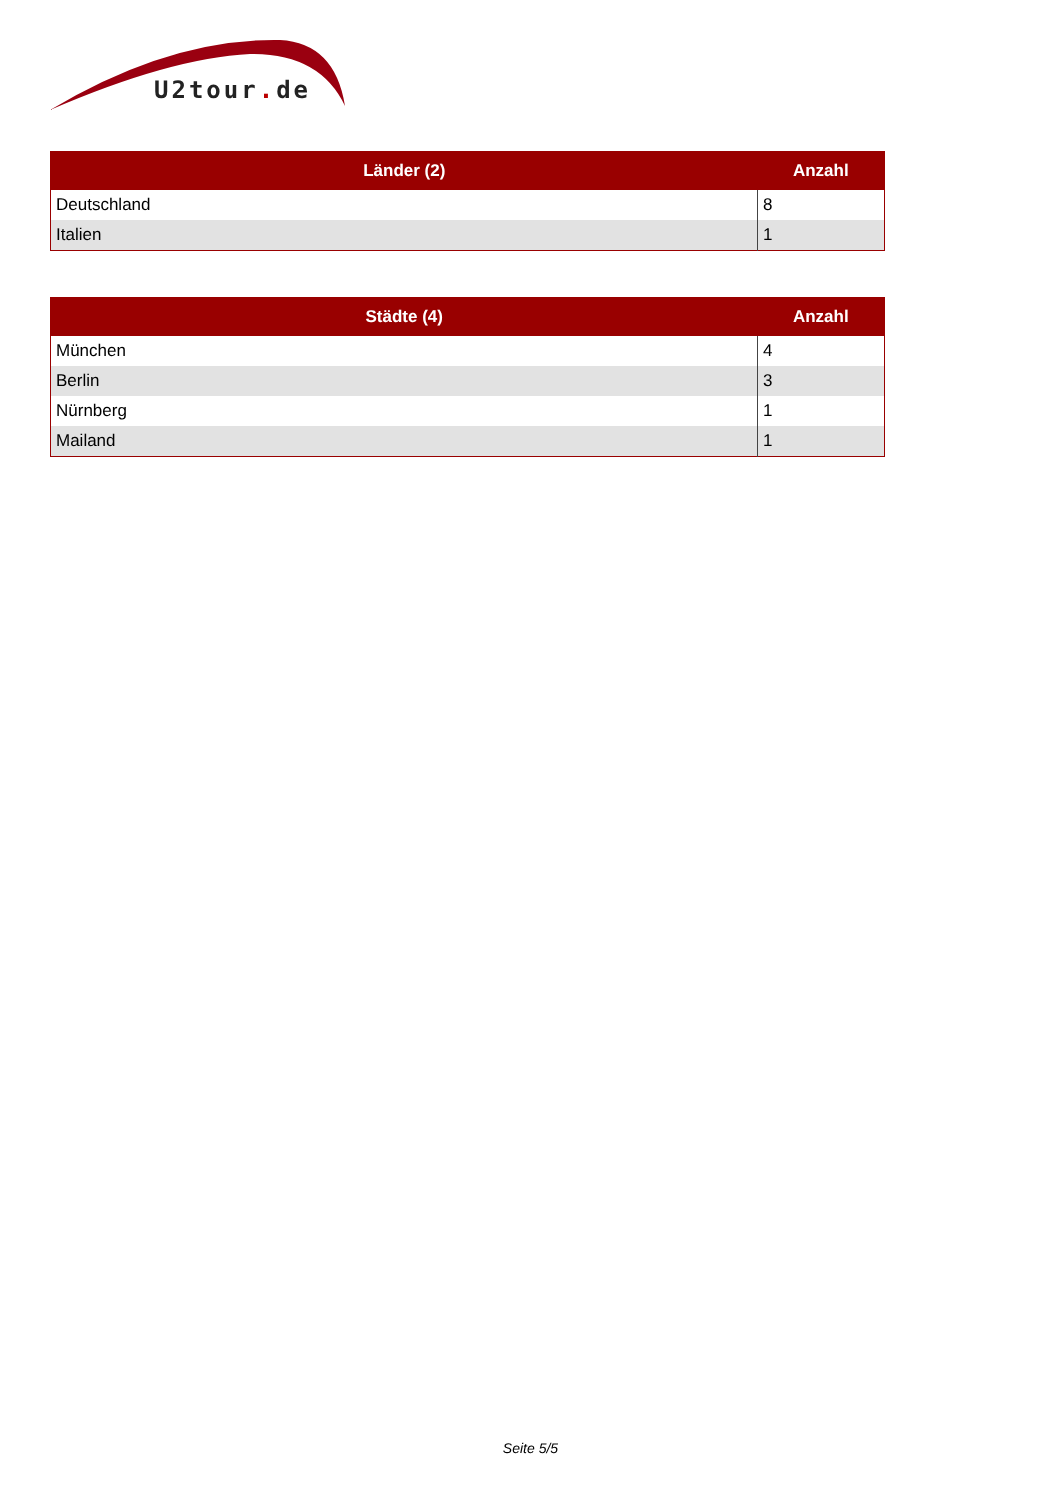U2tour. de
| Länder (2) | Anzahl |
| --- | --- |
| Deutschland | 8 |
| Italien | 1 |
| Städte (4) | Anzahl |
| --- | --- |
| München | 4 |
| Berlin | 3 |
| Nürnberg | 1 |
| Mailand | 1 |
Seite 5/5